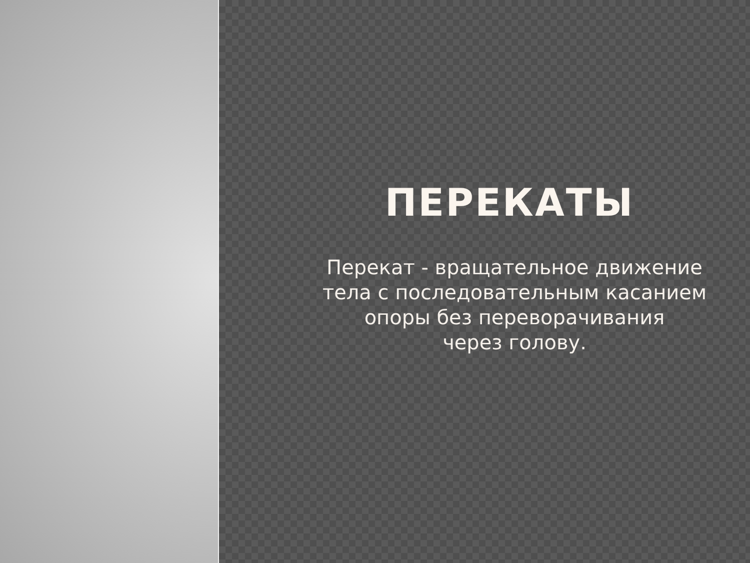ПЕРЕКАТЫ
Перекат - вращательное движение
тела с последовательным касанием
опоры без переворачивания
через голову.